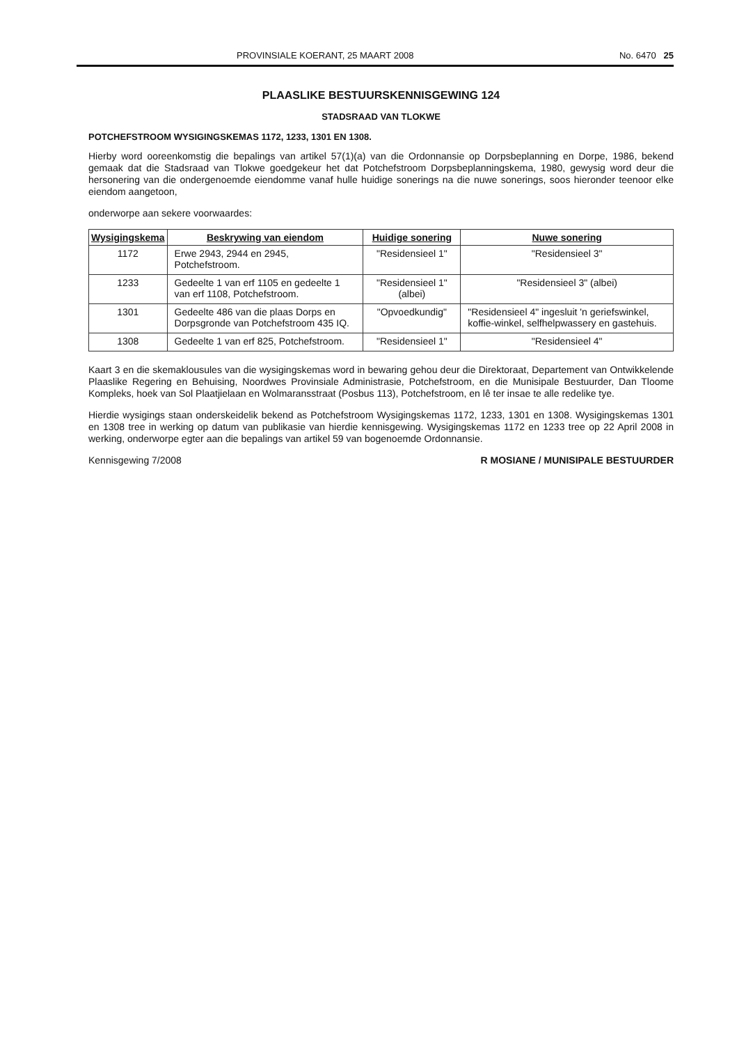PROVINSIALE KOERANT, 25 MAART 2008 No. 6470 25
PLAASLIKE BESTUURSKENNISGEWING 124
STADSRAAD VAN TLOKWE
POTCHEFSTROOM WYSIGINGSKEMAS 1172, 1233, 1301 EN 1308.
Hierby word ooreenkomstig die bepalings van artikel 57(1)(a) van die Ordonnansie op Dorpsbeplanning en Dorpe, 1986, bekend gemaak dat die Stadsraad van Tlokwe goedgekeur het dat Potchefstroom Dorpsbeplanningskema, 1980, gewysig word deur die hersonering van die ondergenoemde eiendomme vanaf hulle huidige sonerings na die nuwe sonerings, soos hieronder teenoor elke eiendom aangetoon,
onderworpe aan sekere voorwaardes:
| Wysigingskema | Beskrywing van eiendom | Huidige sonering | Nuwe sonering |
| --- | --- | --- | --- |
| 1172 | Erwe 2943, 2944 en 2945, Potchefstroom. | "Residensieel 1" | "Residensieel 3" |
| 1233 | Gedeelte 1 van erf 1105 en gedeelte 1 van erf 1108, Potchefstroom. | "Residensieel 1" (albei) | "Residensieel 3" (albei) |
| 1301 | Gedeelte 486 van die plaas Dorps en Dorpsgronde van Potchefstroom 435 IQ. | "Opvoedkundig" | "Residensieel 4" ingesluit 'n geriefswinkel, koffie-winkel, selfhelpwassery en gastehuis. |
| 1308 | Gedeelte 1 van erf 825, Potchefstroom. | "Residensieel 1" | "Residensieel 4" |
Kaart 3 en die skemaklousules van die wysigingskemas word in bewaring gehou deur die Direktoraat, Departement van Ontwikkelende Plaaslike Regering en Behuising, Noordwes Provinsiale Administrasie, Potchefstroom, en die Munisipale Bestuurder, Dan Tloome Kompleks, hoek van Sol Plaatjielaan en Wolmaransstraat (Posbus 113), Potchefstroom, en lê ter insae te alle redelike tye.
Hierdie wysigings staan onderskeidelik bekend as Potchefstroom Wysigingskemas 1172, 1233, 1301 en 1308. Wysigingskemas 1301 en 1308 tree in werking op datum van publikasie van hierdie kennisgewing. Wysigingskemas 1172 en 1233 tree op 22 April 2008 in werking, onderworpe egter aan die bepalings van artikel 59 van bogenoemde Ordonnansie.
Kennisgewing 7/2008 R MOSIANE / MUNISIPALE BESTUURDER